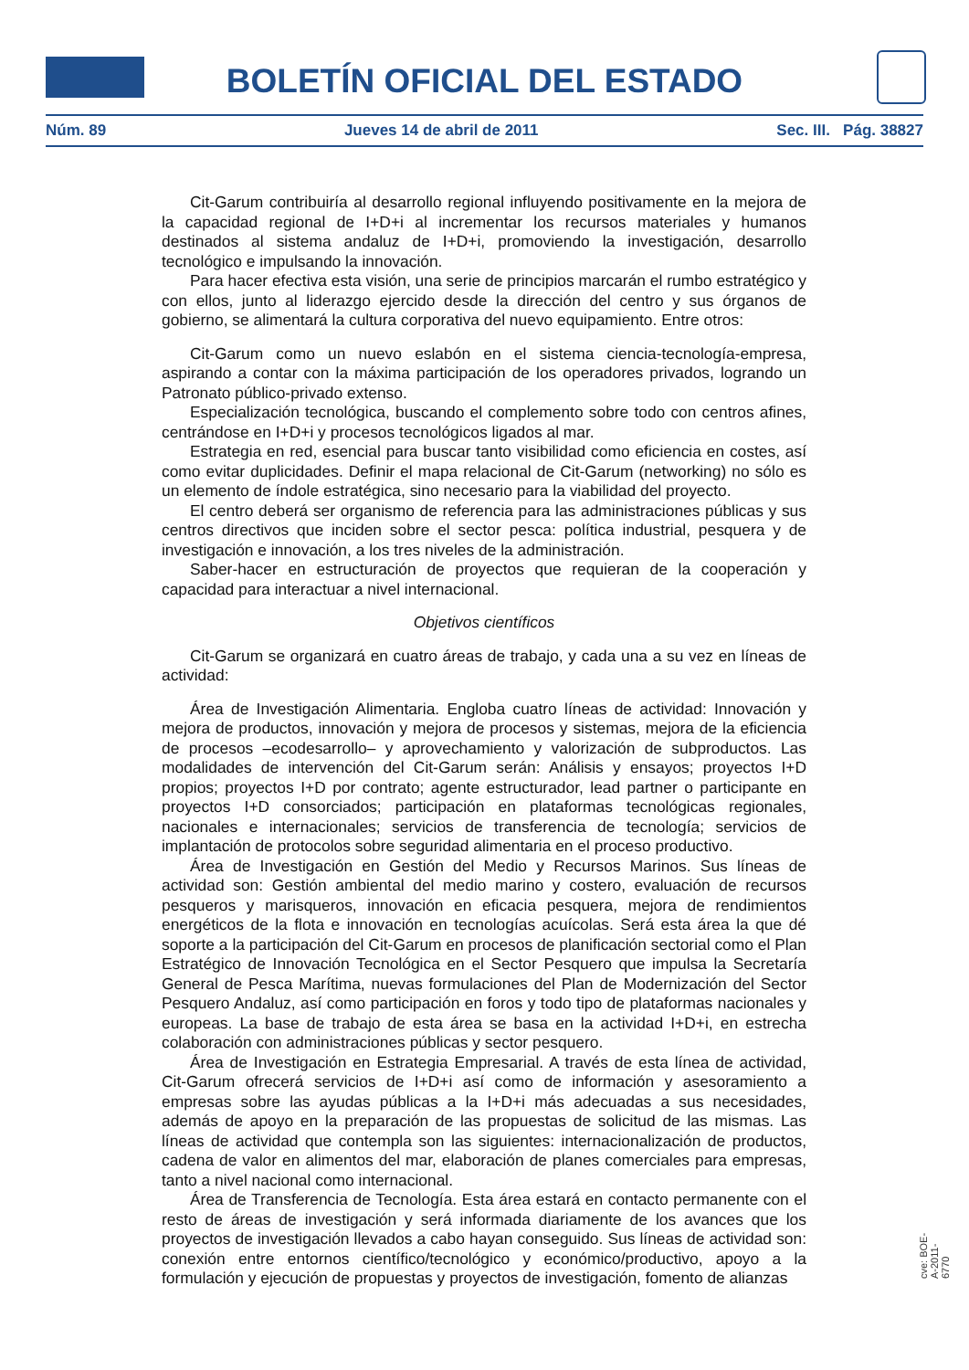BOLETÍN OFICIAL DEL ESTADO
Núm. 89 Jueves 14 de abril de 2011 Sec. III. Pág. 38827
Cit-Garum contribuiría al desarrollo regional influyendo positivamente en la mejora de la capacidad regional de I+D+i al incrementar los recursos materiales y humanos destinados al sistema andaluz de I+D+i, promoviendo la investigación, desarrollo tecnológico e impulsando la innovación.
Para hacer efectiva esta visión, una serie de principios marcarán el rumbo estratégico y con ellos, junto al liderazgo ejercido desde la dirección del centro y sus órganos de gobierno, se alimentará la cultura corporativa del nuevo equipamiento. Entre otros:
Cit-Garum como un nuevo eslabón en el sistema ciencia-tecnología-empresa, aspirando a contar con la máxima participación de los operadores privados, logrando un Patronato público-privado extenso.
Especialización tecnológica, buscando el complemento sobre todo con centros afines, centrándose en I+D+i y procesos tecnológicos ligados al mar.
Estrategia en red, esencial para buscar tanto visibilidad como eficiencia en costes, así como evitar duplicidades. Definir el mapa relacional de Cit-Garum (networking) no sólo es un elemento de índole estratégica, sino necesario para la viabilidad del proyecto.
El centro deberá ser organismo de referencia para las administraciones públicas y sus centros directivos que inciden sobre el sector pesca: política industrial, pesquera y de investigación e innovación, a los tres niveles de la administración.
Saber-hacer en estructuración de proyectos que requieran de la cooperación y capacidad para interactuar a nivel internacional.
Objetivos científicos
Cit-Garum se organizará en cuatro áreas de trabajo, y cada una a su vez en líneas de actividad:
Área de Investigación Alimentaria. Engloba cuatro líneas de actividad: Innovación y mejora de productos, innovación y mejora de procesos y sistemas, mejora de la eficiencia de procesos –ecodesarrollo– y aprovechamiento y valorización de subproductos. Las modalidades de intervención del Cit-Garum serán: Análisis y ensayos; proyectos I+D propios; proyectos I+D por contrato; agente estructurador, lead partner o participante en proyectos I+D consorciados; participación en plataformas tecnológicas regionales, nacionales e internacionales; servicios de transferencia de tecnología; servicios de implantación de protocolos sobre seguridad alimentaria en el proceso productivo.
Área de Investigación en Gestión del Medio y Recursos Marinos. Sus líneas de actividad son: Gestión ambiental del medio marino y costero, evaluación de recursos pesqueros y marisqueros, innovación en eficacia pesquera, mejora de rendimientos energéticos de la flota e innovación en tecnologías acuícolas. Será esta área la que dé soporte a la participación del Cit-Garum en procesos de planificación sectorial como el Plan Estratégico de Innovación Tecnológica en el Sector Pesquero que impulsa la Secretaría General de Pesca Marítima, nuevas formulaciones del Plan de Modernización del Sector Pesquero Andaluz, así como participación en foros y todo tipo de plataformas nacionales y europeas. La base de trabajo de esta área se basa en la actividad I+D+i, en estrecha colaboración con administraciones públicas y sector pesquero.
Área de Investigación en Estrategia Empresarial. A través de esta línea de actividad, Cit-Garum ofrecerá servicios de I+D+i así como de información y asesoramiento a empresas sobre las ayudas públicas a la I+D+i más adecuadas a sus necesidades, además de apoyo en la preparación de las propuestas de solicitud de las mismas. Las líneas de actividad que contempla son las siguientes: internacionalización de productos, cadena de valor en alimentos del mar, elaboración de planes comerciales para empresas, tanto a nivel nacional como internacional.
Área de Transferencia de Tecnología. Esta área estará en contacto permanente con el resto de áreas de investigación y será informada diariamente de los avances que los proyectos de investigación llevados a cabo hayan conseguido. Sus líneas de actividad son: conexión entre entornos científico/tecnológico y económico/productivo, apoyo a la formulación y ejecución de propuestas y proyectos de investigación, fomento de alianzas
cve: BOE-A-2011-6770